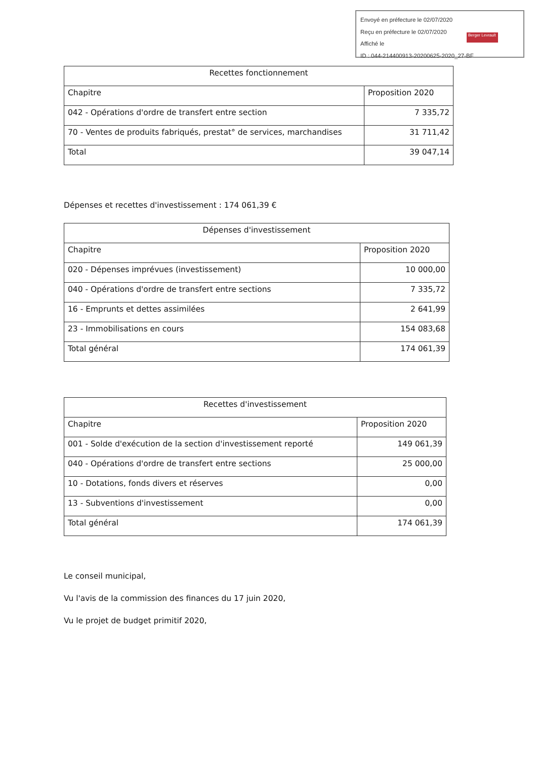Envoyé en préfecture le 02/07/2020
Reçu en préfecture le 02/07/2020
Affiché le
ID : 044-214400913-20200625-2020_27-BF
Berger Levrault
| Recettes fonctionnement | |
| --- | --- |
| Chapitre | Proposition 2020 |
| 042 - Opérations d'ordre de transfert entre section | 7 335,72 |
| 70 - Ventes de produits fabriqués, prestat° de services, marchandises | 31 711,42 |
| Total | 39 047,14 |
Dépenses et recettes d'investissement : 174 061,39 €
| Dépenses d'investissement | |
| --- | --- |
| Chapitre | Proposition 2020 |
| 020 - Dépenses imprévues (investissement) | 10 000,00 |
| 040 - Opérations d'ordre de transfert entre sections | 7 335,72 |
| 16 - Emprunts et dettes assimilées | 2 641,99 |
| 23 - Immobilisations en cours | 154 083,68 |
| Total général | 174 061,39 |
| Recettes d'investissement | |
| --- | --- |
| Chapitre | Proposition 2020 |
| 001 - Solde d'exécution de la section d'investissement reporté | 149 061,39 |
| 040 - Opérations d'ordre de transfert entre sections | 25 000,00 |
| 10 - Dotations, fonds divers et réserves | 0,00 |
| 13 - Subventions d'investissement | 0,00 |
| Total général | 174 061,39 |
Le conseil municipal,
Vu l'avis de la commission des finances du 17 juin 2020,
Vu le projet de budget primitif 2020,